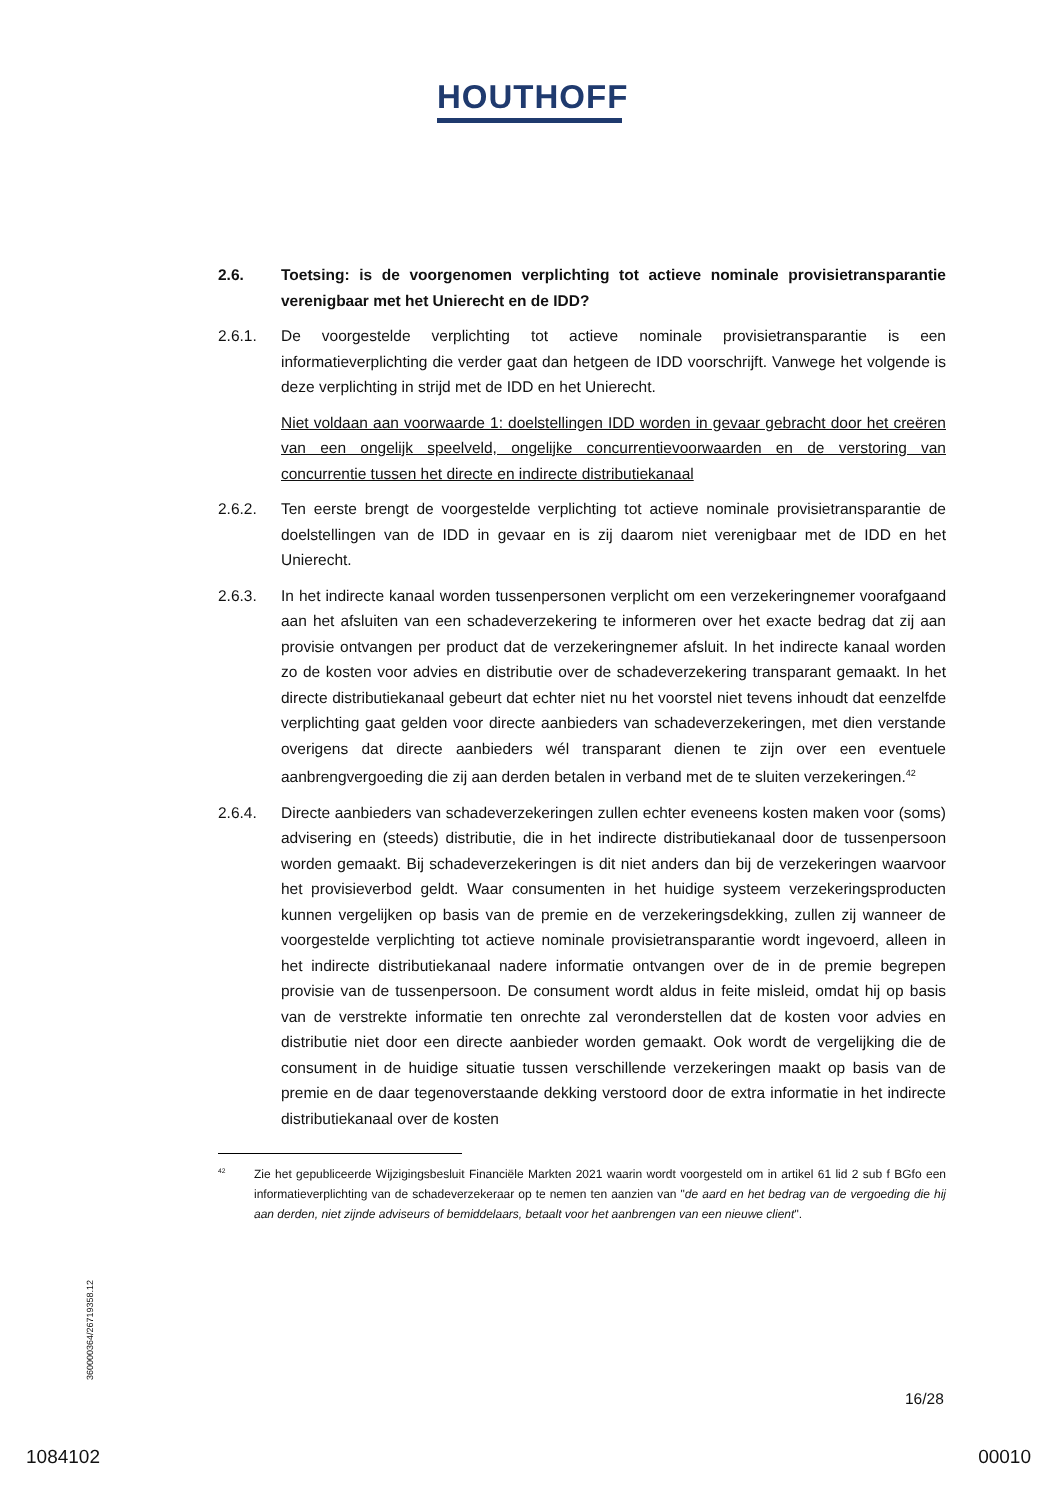HOUTHOFF
2.6. Toetsing: is de voorgenomen verplichting tot actieve nominale provisietransparantie verenigbaar met het Unierecht en de IDD?
2.6.1. De voorgestelde verplichting tot actieve nominale provisietransparantie is een informatieverplichting die verder gaat dan hetgeen de IDD voorschrijft. Vanwege het volgende is deze verplichting in strijd met de IDD en het Unierecht.
Niet voldaan aan voorwaarde 1: doelstellingen IDD worden in gevaar gebracht door het creëren van een ongelijk speelveld, ongelijke concurrentievoorwaarden en de verstoring van concurrentie tussen het directe en indirecte distributiekanaal
2.6.2. Ten eerste brengt de voorgestelde verplichting tot actieve nominale provisietransparantie de doelstellingen van de IDD in gevaar en is zij daarom niet verenigbaar met de IDD en het Unierecht.
2.6.3. In het indirecte kanaal worden tussenpersonen verplicht om een verzekeringnemer voorafgaand aan het afsluiten van een schadeverzekering te informeren over het exacte bedrag dat zij aan provisie ontvangen per product dat de verzekeringnemer afsluit. In het indirecte kanaal worden zo de kosten voor advies en distributie over de schadeverzekering transparant gemaakt. In het directe distributiekanaal gebeurt dat echter niet nu het voorstel niet tevens inhoudt dat eenzelfde verplichting gaat gelden voor directe aanbieders van schadeverzekeringen, met dien verstande overigens dat directe aanbieders wél transparant dienen te zijn over een eventuele aanbrengvergoeding die zij aan derden betalen in verband met de te sluiten verzekeringen.<sup>42</sup>
2.6.4. Directe aanbieders van schadeverzekeringen zullen echter eveneens kosten maken voor (soms) advisering en (steeds) distributie, die in het indirecte distributiekanaal door de tussenpersoon worden gemaakt. Bij schadeverzekeringen is dit niet anders dan bij de verzekeringen waarvoor het provisieverbod geldt. Waar consumenten in het huidige systeem verzekeringsproducten kunnen vergelijken op basis van de premie en de verzekeringsdekking, zullen zij wanneer de voorgestelde verplichting tot actieve nominale provisietransparantie wordt ingevoerd, alleen in het indirecte distributiekanaal nadere informatie ontvangen over de in de premie begrepen provisie van de tussenpersoon. De consument wordt aldus in feite misleid, omdat hij op basis van de verstrekte informatie ten onrechte zal veronderstellen dat de kosten voor advies en distributie niet door een directe aanbieder worden gemaakt. Ook wordt de vergelijking die de consument in de huidige situatie tussen verschillende verzekeringen maakt op basis van de premie en de daar tegenoverstaande dekking verstoord door de extra informatie in het indirecte distributiekanaal over de kosten
<sup>42</sup>
Zie het gepubliceerde Wijzigingsbesluit Financiële Markten 2021 waarin wordt voorgesteld om in artikel 61 lid 2 sub f BGfo een informatieverplichting van de schadeverzekeraar op te nemen ten aanzien van "de aard en het bedrag van de vergoeding die hij aan derden, niet zijnde adviseurs of bemiddelaars, betaalt voor het aanbrengen van een nieuwe client".
360000364/26719358.12
16/28
1084102 00010